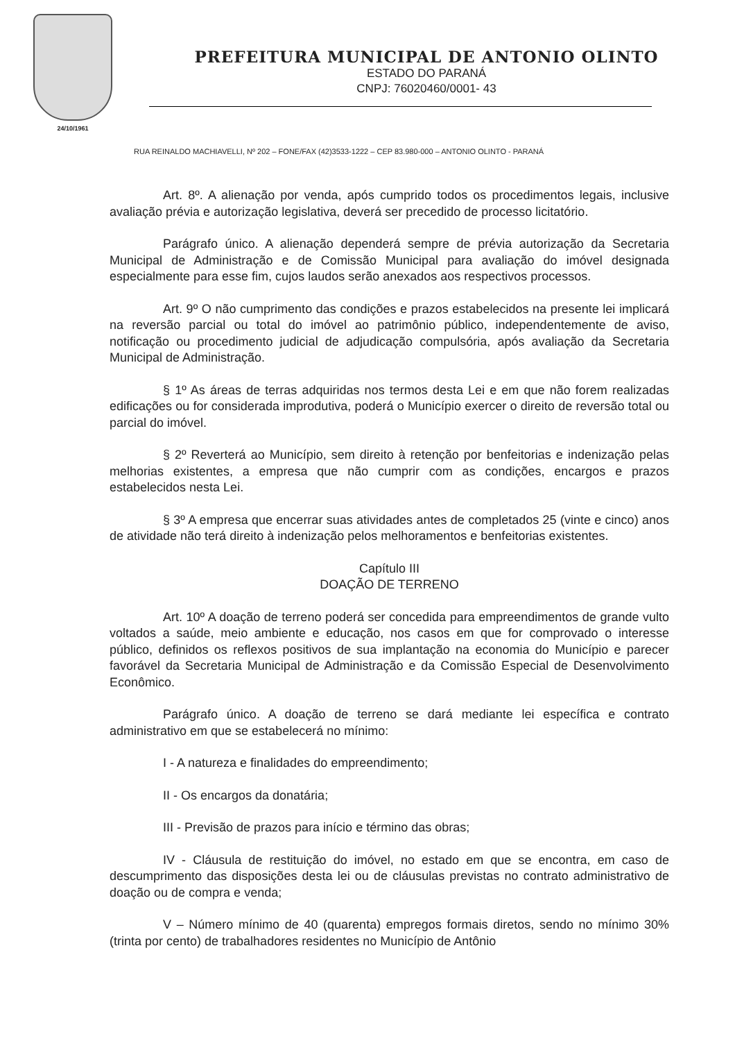24/10/1961
PREFEITURA MUNICIPAL DE ANTONIO OLINTO
ESTADO DO PARANÁ
CNPJ: 76020460/0001- 43
RUA REINALDO MACHIAVELLI, Nº 202 – FONE/FAX (42)3533-1222 – CEP 83.980-000 – ANTONIO OLINTO - PARANÁ
Art. 8º. A alienação por venda, após cumprido todos os procedimentos legais, inclusive avaliação prévia e autorização legislativa, deverá ser precedido de processo licitatório.
Parágrafo único. A alienação dependerá sempre de prévia autorização da Secretaria Municipal de Administração e de Comissão Municipal para avaliação do imóvel designada especialmente para esse fim, cujos laudos serão anexados aos respectivos processos.
Art. 9º O não cumprimento das condições e prazos estabelecidos na presente lei implicará na reversão parcial ou total do imóvel ao patrimônio público, independentemente de aviso, notificação ou procedimento judicial de adjudicação compulsória, após avaliação da Secretaria Municipal de Administração.
§ 1º As áreas de terras adquiridas nos termos desta Lei e em que não forem realizadas edificações ou for considerada improdutiva, poderá o Município exercer o direito de reversão total ou parcial do imóvel.
§ 2º Reverterá ao Município, sem direito à retenção por benfeitorias e indenização pelas melhorias existentes, a empresa que não cumprir com as condições, encargos e prazos estabelecidos nesta Lei.
§ 3º A empresa que encerrar suas atividades antes de completados 25 (vinte e cinco) anos de atividade não terá direito à indenização pelos melhoramentos e benfeitorias existentes.
Capítulo III
DOAÇÃO DE TERRENO
Art. 10º A doação de terreno poderá ser concedida para empreendimentos de grande vulto voltados a saúde, meio ambiente e educação, nos casos em que for comprovado o interesse público, definidos os reflexos positivos de sua implantação na economia do Município e parecer favorável da Secretaria Municipal de Administração e da Comissão Especial de Desenvolvimento Econômico.
Parágrafo único. A doação de terreno se dará mediante lei específica e contrato administrativo em que se estabelecerá no mínimo:
I - A natureza e finalidades do empreendimento;
II - Os encargos da donatária;
III - Previsão de prazos para início e término das obras;
IV - Cláusula de restituição do imóvel, no estado em que se encontra, em caso de descumprimento das disposições desta lei ou de cláusulas previstas no contrato administrativo de doação ou de compra e venda;
V – Número mínimo de 40 (quarenta) empregos formais diretos, sendo no mínimo 30% (trinta por cento) de trabalhadores residentes no Município de Antônio